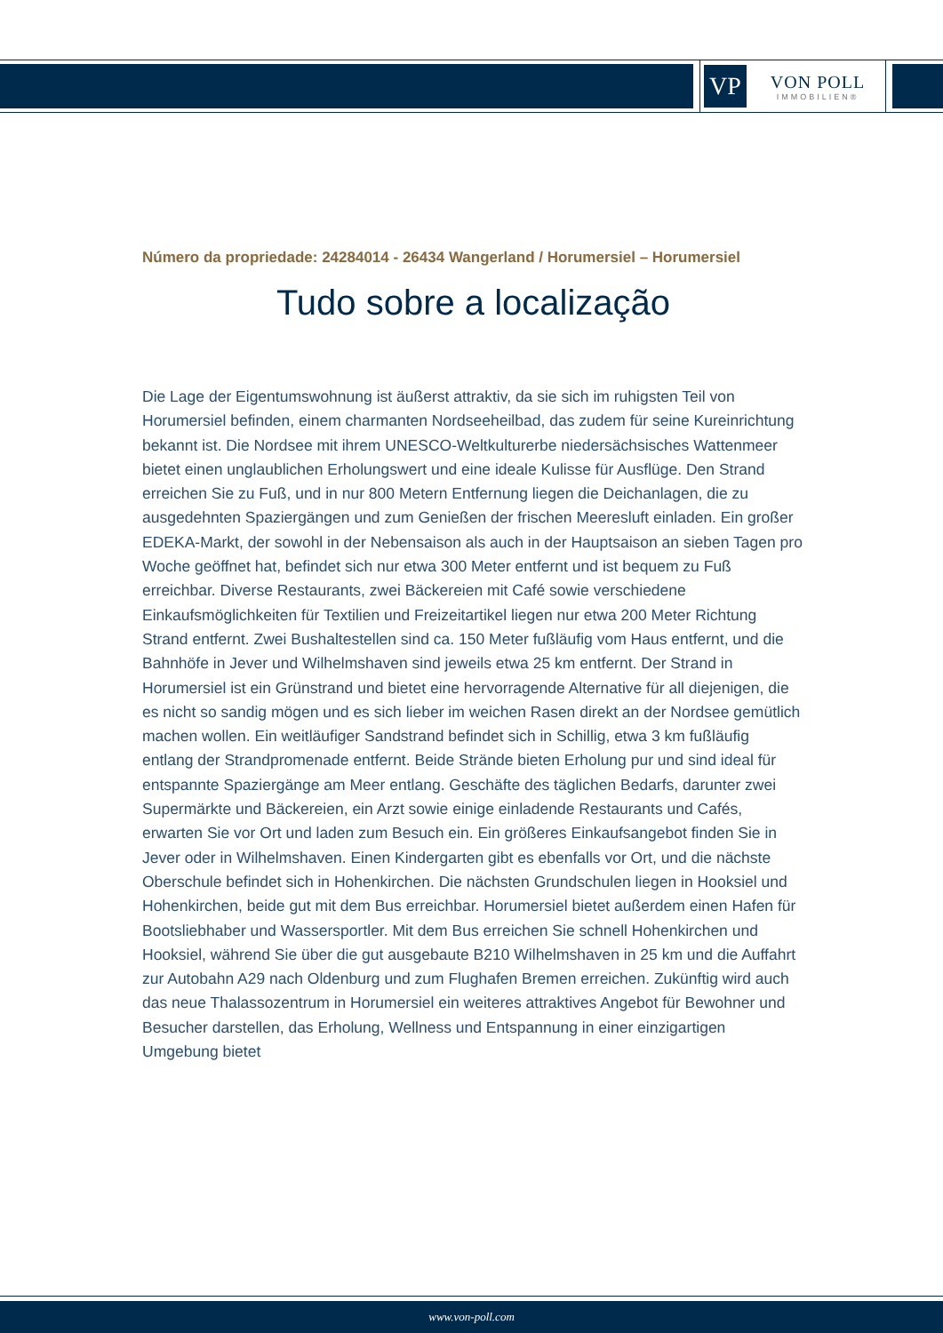VP
VON POLL
IMMOBILIEN®
Número da propriedade: 24284014 - 26434 Wangerland / Horumersiel – Horumersiel
Tudo sobre a localização
Die Lage der Eigentumswohnung ist äußerst attraktiv, da sie sich im ruhigsten Teil von Horumersiel befinden, einem charmanten Nordseeheilbad, das zudem für seine Kureinrichtung bekannt ist. Die Nordsee mit ihrem UNESCO-Weltkulturerbe niedersächsisches Wattenmeer bietet einen unglaublichen Erholungswert und eine ideale Kulisse für Ausflüge. Den Strand erreichen Sie zu Fuß, und in nur 800 Metern Entfernung liegen die Deichanlagen, die zu ausgedehnten Spaziergängen und zum Genießen der frischen Meeresluft einladen. Ein großer EDEKA-Markt, der sowohl in der Nebensaison als auch in der Hauptsaison an sieben Tagen pro Woche geöffnet hat, befindet sich nur etwa 300 Meter entfernt und ist bequem zu Fuß erreichbar. Diverse Restaurants, zwei Bäckereien mit Café sowie verschiedene Einkaufsmöglichkeiten für Textilien und Freizeitartikel liegen nur etwa 200 Meter Richtung Strand entfernt. Zwei Bushaltestellen sind ca. 150 Meter fußläufig vom Haus entfernt, und die Bahnhöfe in Jever und Wilhelmshaven sind jeweils etwa 25 km entfernt. Der Strand in Horumersiel ist ein Grünstrand und bietet eine hervorragende Alternative für all diejenigen, die es nicht so sandig mögen und es sich lieber im weichen Rasen direkt an der Nordsee gemütlich machen wollen. Ein weitläufiger Sandstrand befindet sich in Schillig, etwa 3 km fußläufig entlang der Strandpromenade entfernt. Beide Strände bieten Erholung pur und sind ideal für entspannte Spaziergänge am Meer entlang. Geschäfte des täglichen Bedarfs, darunter zwei Supermärkte und Bäckereien, ein Arzt sowie einige einladende Restaurants und Cafés, erwarten Sie vor Ort und laden zum Besuch ein. Ein größeres Einkaufsangebot finden Sie in Jever oder in Wilhelmshaven. Einen Kindergarten gibt es ebenfalls vor Ort, und die nächste Oberschule befindet sich in Hohenkirchen. Die nächsten Grundschulen liegen in Hooksiel und Hohenkirchen, beide gut mit dem Bus erreichbar. Horumersiel bietet außerdem einen Hafen für Bootsliebhaber und Wassersportler. Mit dem Bus erreichen Sie schnell Hohenkirchen und Hooksiel, während Sie über die gut ausgebaute B210 Wilhelmshaven in 25 km und die Auffahrt zur Autobahn A29 nach Oldenburg und zum Flughafen Bremen erreichen. Zukünftig wird auch das neue Thalassozentrum in Horumersiel ein weiteres attraktives Angebot für Bewohner und Besucher darstellen, das Erholung, Wellness und Entspannung in einer einzigartigen Umgebung bietet
www.von-poll.com